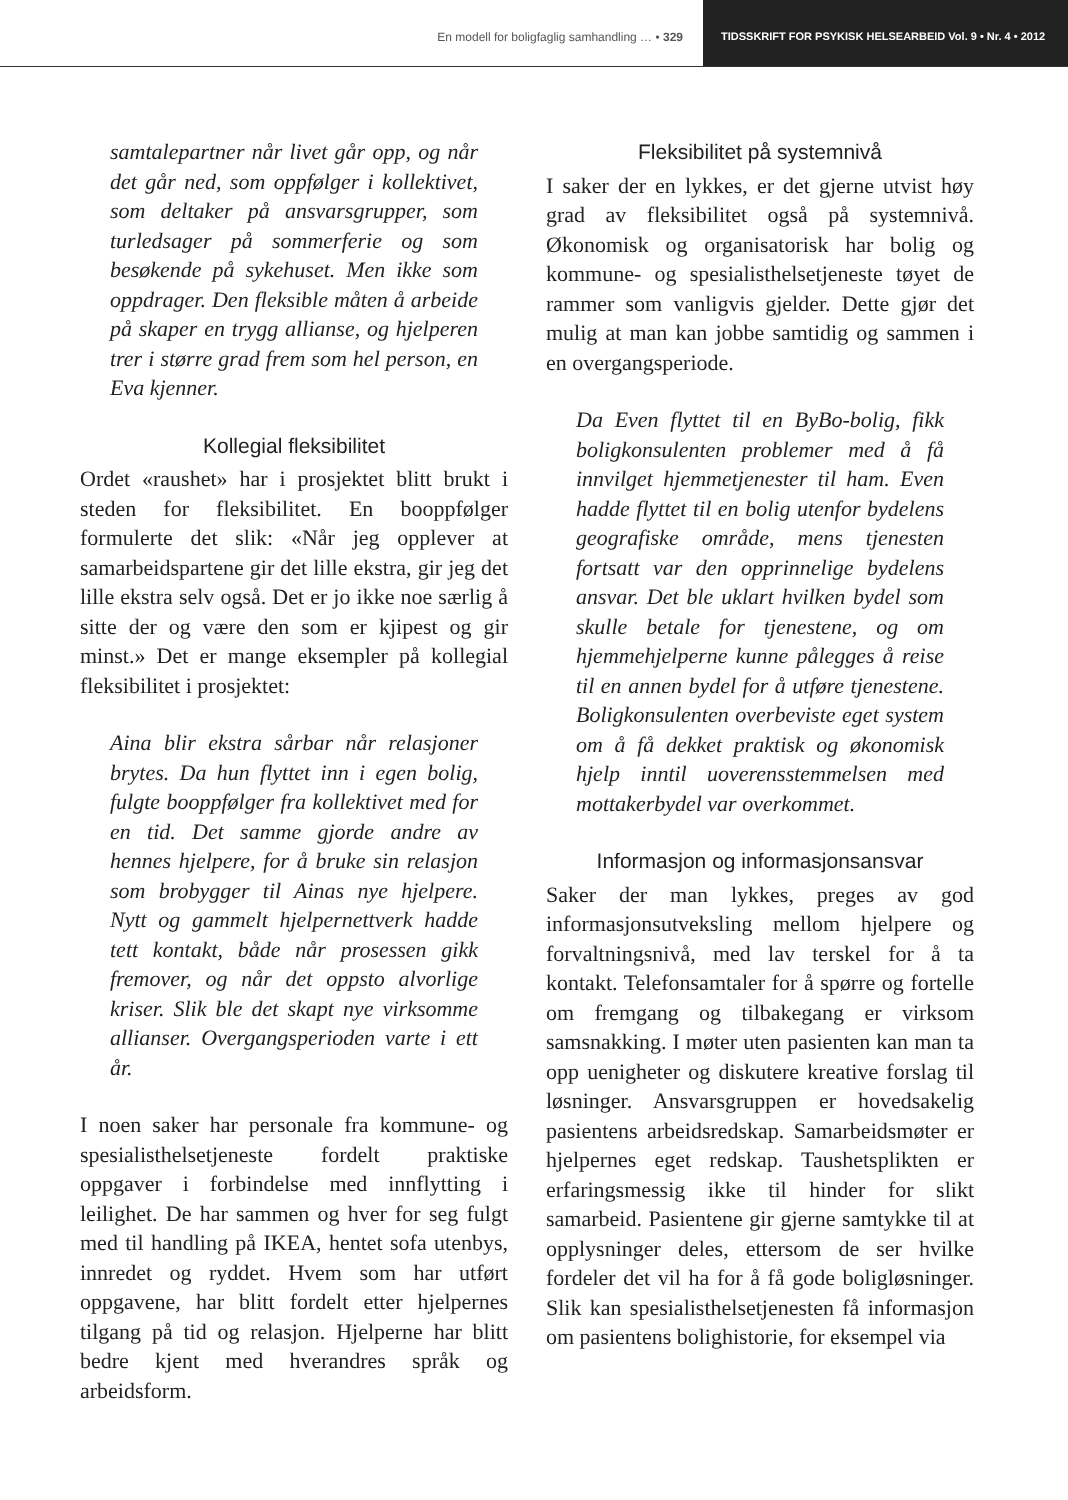En modell for boligfaglig samhandling … • 329
TIDSSKRIFT FOR PSYKISK HELSEARBEID Vol. 9 • Nr. 4 • 2012
samtalepartner når livet går opp, og når det går ned, som oppfølger i kollektivet, som deltaker på ansvarsgrupper, som turledsager på sommerferie og som besøkende på sykehuset. Men ikke som oppdrager. Den fleksible måten å arbeide på skaper en trygg allianse, og hjelperen trer i større grad frem som hel person, en Eva kjenner.
Kollegial fleksibilitet
Ordet «raushet» har i prosjektet blitt brukt i steden for fleksibilitet. En booppfølger formulerte det slik: «Når jeg opplever at samarbeidspartene gir det lille ekstra, gir jeg det lille ekstra selv også. Det er jo ikke noe særlig å sitte der og være den som er kjipest og gir minst.» Det er mange eksempler på kollegial fleksibilitet i prosjektet:
Aina blir ekstra sårbar når relasjoner brytes. Da hun flyttet inn i egen bolig, fulgte booppfølger fra kollektivet med for en tid. Det samme gjorde andre av hennes hjelpere, for å bruke sin relasjon som brobygger til Ainas nye hjelpere. Nytt og gammelt hjelpernettverk hadde tett kontakt, både når prosessen gikk fremover, og når det oppsto alvorlige kriser. Slik ble det skapt nye virksomme allianser. Overgangsperioden varte i ett år.
I noen saker har personale fra kommune- og spesialisthelsetjeneste fordelt praktiske oppgaver i forbindelse med innflytting i leilighet. De har sammen og hver for seg fulgt med til handling på IKEA, hentet sofa utenbys, innredet og ryddet. Hvem som har utført oppgavene, har blitt fordelt etter hjelpernes tilgang på tid og relasjon. Hjelperne har blitt bedre kjent med hverandres språk og arbeidsform.
Fleksibilitet på systemnivå
I saker der en lykkes, er det gjerne utvist høy grad av fleksibilitet også på systemnivå. Økonomisk og organisatorisk har bolig og kommune- og spesialisthelsetjeneste tøyet de rammer som vanligvis gjelder. Dette gjør det mulig at man kan jobbe samtidig og sammen i en overgangsperiode.
Da Even flyttet til en ByBo-bolig, fikk boligkonsulenten problemer med å få innvilget hjemmetjenester til ham. Even hadde flyttet til en bolig utenfor bydelens geografiske område, mens tjenesten fortsatt var den opprinnelige bydelens ansvar. Det ble uklart hvilken bydel som skulle betale for tjenestene, og om hjemmehjelperne kunne pålegges å reise til en annen bydel for å utføre tjenestene. Boligkonsulenten overbeviste eget system om å få dekket praktisk og økonomisk hjelp inntil uoverensstemmelsen med mottakerbydel var overkommet.
Informasjon og informasjonsansvar
Saker der man lykkes, preges av god informasjonsutveksling mellom hjelpere og forvaltningsnivå, med lav terskel for å ta kontakt. Telefonsamtaler for å spørre og fortelle om fremgang og tilbakegang er virksom samsnakking. I møter uten pasienten kan man ta opp uenigheter og diskutere kreative forslag til løsninger. Ansvarsgruppen er hovedsakelig pasientens arbeidsredskap. Samarbeidsmøter er hjelpernes eget redskap. Taushetsplikten er erfaringsmessig ikke til hinder for slikt samarbeid. Pasientene gir gjerne samtykke til at opplysninger deles, ettersom de ser hvilke fordeler det vil ha for å få gode boligløsninger. Slik kan spesialisthelsetjenesten få informasjon om pasientens bolighistorie, for eksempel via